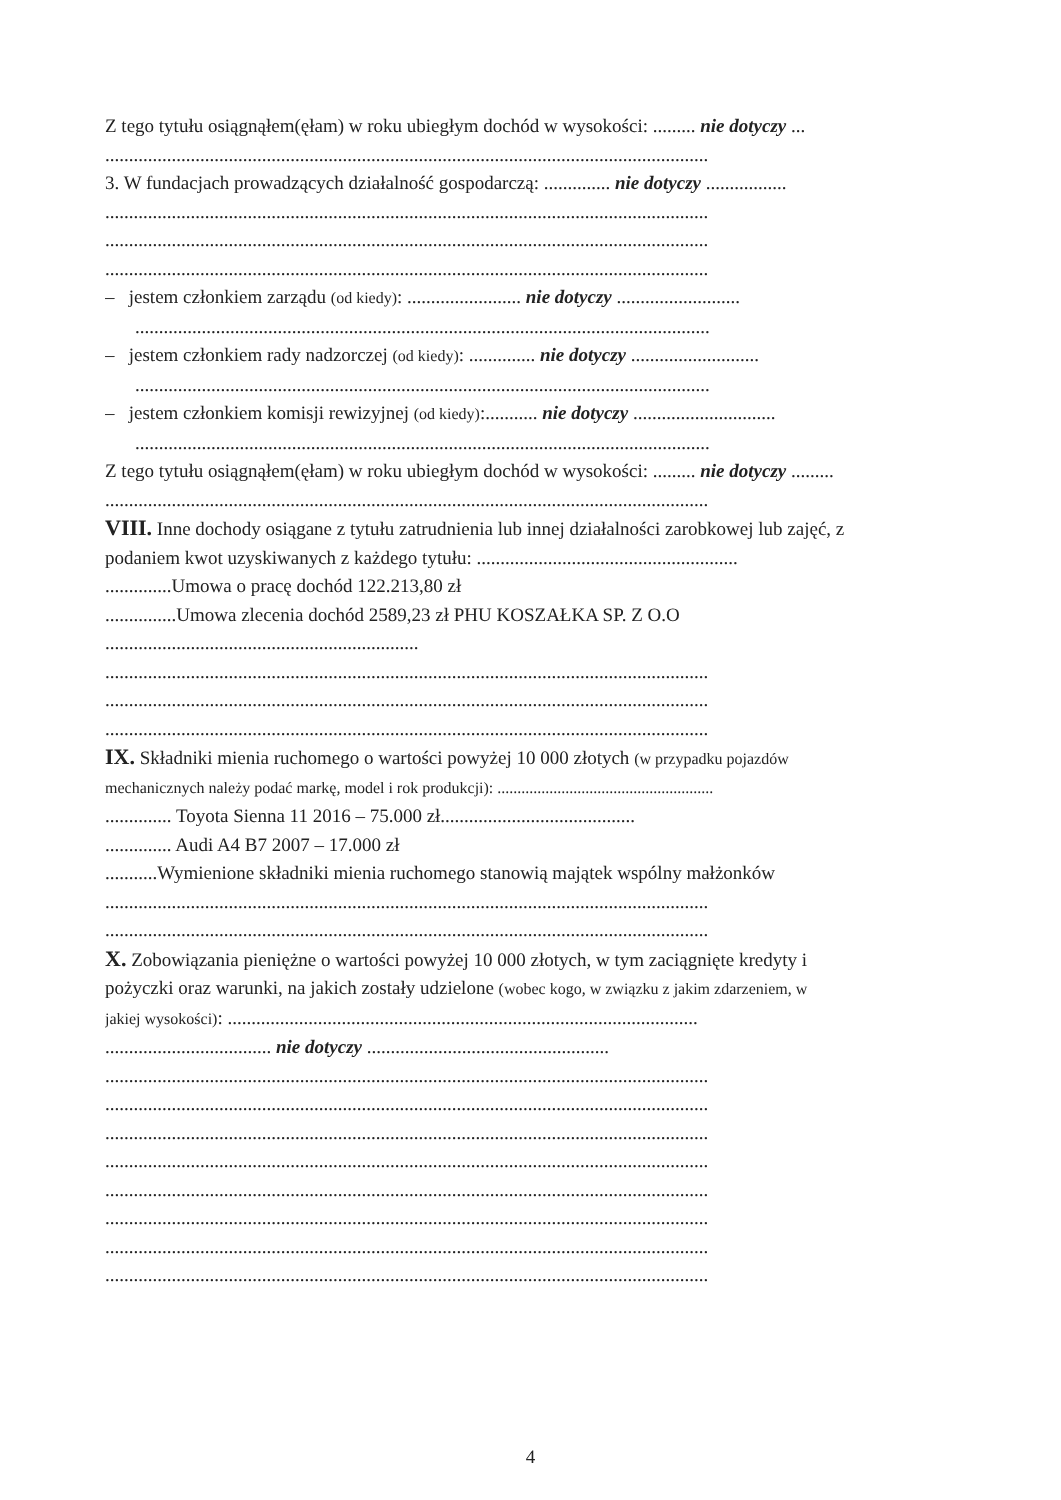Z tego tytułu osiągnąłem(ęłam) w roku ubiegłym dochód w wysokości: ......... nie dotyczy ...
...............................................................................................................................
3. W fundacjach prowadzących działalność gospodarczą: .............. nie dotyczy .................
...............................................................................................................................
...............................................................................................................................
...............................................................................................................................
– jestem członkiem zarządu (od kiedy): ........................ nie dotyczy ..........................
.........................................................................................................................
– jestem członkiem rady nadzorczej (od kiedy): .............. nie dotyczy ...........................
.........................................................................................................................
– jestem członkiem komisji rewizyjnej (od kiedy):........... nie dotyczy ..............................
.........................................................................................................................
Z tego tytułu osiągnąłem(ęłam) w roku ubiegłym dochód w wysokości: ......... nie dotyczy .........
...............................................................................................................................
VIII. Inne dochody osiągane z tytułu zatrudnienia lub innej działalności zarobkowej lub zajęć, z
podaniem kwot uzyskiwanych z każdego tytułu: .......................................................
..............Umowa o pracę dochód 122.213,80 zł
...............Umowa zlecenia dochód 2589,23 zł PHU KOSZAŁKA SP. Z O.O
..................................................................
...............................................................................................................................
...............................................................................................................................
...............................................................................................................................
IX. Składniki mienia ruchomego o wartości powyżej 10 000 złotych (w przypadku pojazdów
mechanicznych należy podać markę, model i rok produkcji): ......................................................
.............. Toyota Sienna 11 2016 – 75.000 zł.........................................
.............. Audi A4 B7 2007 – 17.000 zł
...........Wymienione składniki mienia ruchomego stanowią majątek wspólny małżonków
...............................................................................................................................
...............................................................................................................................
X. Zobowiązania pieniężne o wartości powyżej 10 000 złotych, w tym zaciągnięte kredyty i
pożyczki oraz warunki, na jakich zostały udzielone (wobec kogo, w związku z jakim zdarzeniem, w
jakiej wysokości): ...................................................................................................
................................... nie dotyczy ...................................................
...............................................................................................................................
...............................................................................................................................
...............................................................................................................................
...............................................................................................................................
...............................................................................................................................
...............................................................................................................................
...............................................................................................................................
...............................................................................................................................
4